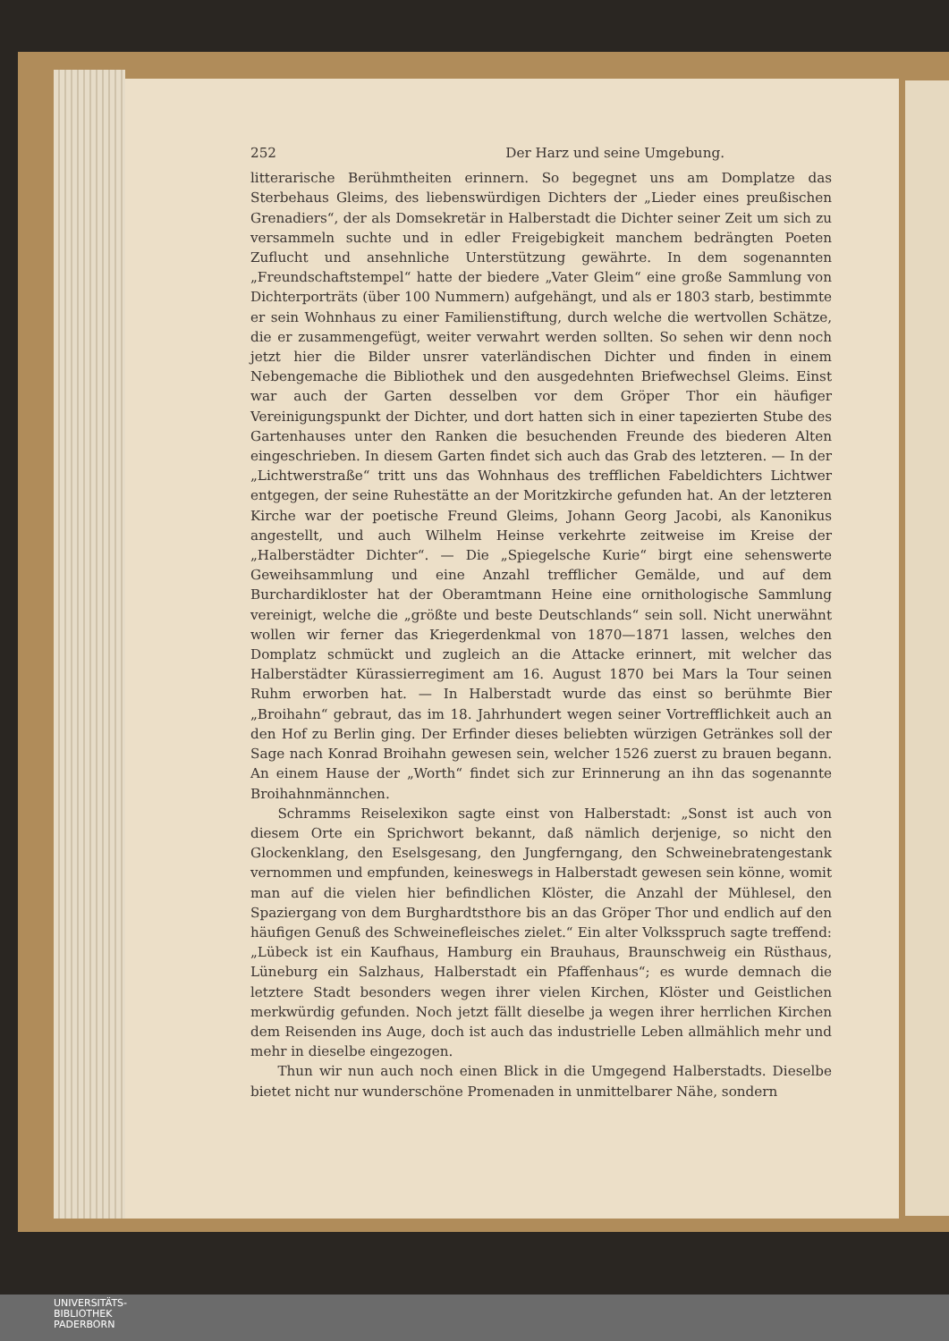252 Der Harz und seine Umgebung.
litterarische Berühmtheiten erinnern. So begegnet uns am Domplatze das Sterbehaus Gleims, des liebenswürdigen Dichters der „Lieder eines preußischen Grenadiers“, der als Domsekretär in Halberstadt die Dichter seiner Zeit um sich zu versammeln suchte und in edler Freigebigkeit manchem bedrängten Poeten Zuflucht und ansehnliche Unterstützung gewährte. In dem sogenannten „Freundschaftstempel“ hatte der biedere „Vater Gleim“ eine große Sammlung von Dichterporträts (über 100 Nummern) aufgehängt, und als er 1803 starb, bestimmte er sein Wohnhaus zu einer Familienstiftung, durch welche die wertvollen Schätze, die er zusammengefügt, weiter verwahrt werden sollten. So sehen wir denn noch jetzt hier die Bilder unsrer vaterländischen Dichter und finden in einem Nebengemache die Bibliothek und den ausgedehnten Briefwechsel Gleims. Einst war auch der Garten desselben vor dem Gröper Thor ein häufiger Vereinigungspunkt der Dichter, und dort hatten sich in einer tapezierten Stube des Gartenhauses unter den Ranken die besuchenden Freunde des biederen Alten eingeschrieben. In diesem Garten findet sich auch das Grab des letzteren. — In der „Lichtwerstraße“ tritt uns das Wohnhaus des trefflichen Fabeldichters Lichtwer entgegen, der seine Ruhestätte an der Moritzkirche gefunden hat. An der letzteren Kirche war der poetische Freund Gleims, Johann Georg Jacobi, als Kanonikus angestellt, und auch Wilhelm Heinse verkehrte zeitweise im Kreise der „Halberstädter Dichter“. — Die „Spiegelsche Kurie“ birgt eine sehenswerte Geweihsammlung und eine Anzahl trefflicher Gemälde, und auf dem Burchardikloster hat der Oberamtmann Heine eine ornithologische Sammlung vereinigt, welche die „größte und beste Deutschlands“ sein soll. Nicht unerwähnt wollen wir ferner das Kriegerdenkmal von 1870—1871 lassen, welches den Domplatz schmückt und zugleich an die Attacke erinnert, mit welcher das Halberstädter Kürassierregiment am 16. August 1870 bei Mars la Tour seinen Ruhm erworben hat. — In Halberstadt wurde das einst so berühmte Bier „Broihahn“ gebraut, das im 18. Jahrhundert wegen seiner Vortrefflichkeit auch an den Hof zu Berlin ging. Der Erfinder dieses beliebten würzigen Getränkes soll der Sage nach Konrad Broihahn gewesen sein, welcher 1526 zuerst zu brauen begann. An einem Hause der „Worth“ findet sich zur Erinnerung an ihn das sogenannte Broihahnmännchen.
Schramms Reiselexikon sagte einst von Halberstadt: „Sonst ist auch von diesem Orte ein Sprichwort bekannt, daß nämlich derjenige, so nicht den Glockenklang, den Eselsgesang, den Jungferngang, den Schweinebratengestank vernommen und empfunden, keineswegs in Halberstadt gewesen sein könne, womit man auf die vielen hier befindlichen Klöster, die Anzahl der Mühlesel, den Spaziergang von dem Burghardtsthore bis an das Gröper Thor und endlich auf den häufigen Genuß des Schweinefleisches zielet.“ Ein alter Volksspruch sagte treffend: „Lübeck ist ein Kaufhaus, Hamburg ein Brauhaus, Braunschweig ein Rüsthaus, Lüneburg ein Salzhaus, Halberstadt ein Pfaffenhaus“; es wurde demnach die letztere Stadt besonders wegen ihrer vielen Kirchen, Klöster und Geistlichen merkwürdig gefunden. Noch jetzt fällt dieselbe ja wegen ihrer herrlichen Kirchen dem Reisenden ins Auge, doch ist auch das industrielle Leben allmählich mehr und mehr in dieselbe eingezogen.
Thun wir nun auch noch einen Blick in die Umgegend Halberstadts. Dieselbe bietet nicht nur wunderschöne Promenaden in unmittelbarer Nähe, sondern
UNIVERSITÄTS-
BIBLIOTHEK
PADERBORN